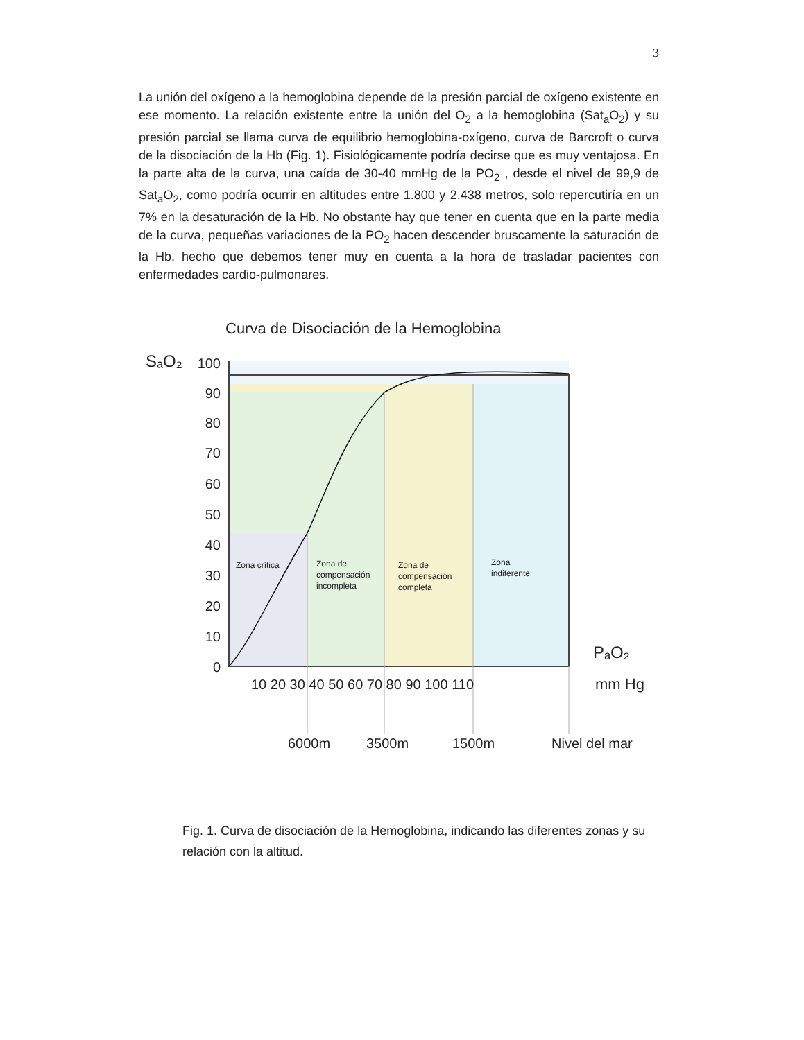3
La unión del oxígeno a la hemoglobina depende de la presión parcial de oxígeno existente en ese momento. La relación existente entre la unión del O<sub>2</sub> a la hemoglobina (Sat<sub>a</sub>O<sub>2</sub>) y su presión parcial se llama curva de equilibrio hemoglobina-oxígeno, curva de Barcroft o curva de la disociación de la Hb (Fig. 1). Fisiológicamente podría decirse que es muy ventajosa. En la parte alta de la curva, una caída de 30-40 mmHg de la PO<sub>2</sub> , desde el nivel de 99,9 de Sat<sub>a</sub>O<sub>2</sub>, como podría ocurrir en altitudes entre 1.800 y 2.438 metros, solo repercutiría en un 7% en la desaturación de la Hb. No obstante hay que tener en cuenta que en la parte media de la curva, pequeñas variaciones de la PO<sub>2</sub> hacen descender bruscamente la saturación de la Hb, hecho que debemos tener muy en cuenta a la hora de trasladar pacientes con enfermedades cardio-pulmonares.
Curva de Disociación de la Hemoglobina
SₐO₂
100
90
80
70
60
50
40
30
20
10
0
Zona crítica
Zona de
compensación
incompleta
Zona de
compensación
completa
Zona
indiferente
PₐO₂
10 20 30 40 50 60 70 80 90 100 110
mm Hg
6000m
3500m
1500m
Nivel del mar
Fig. 1. Curva de disociación de la Hemoglobina, indicando las diferentes zonas y su relación con la altitud.